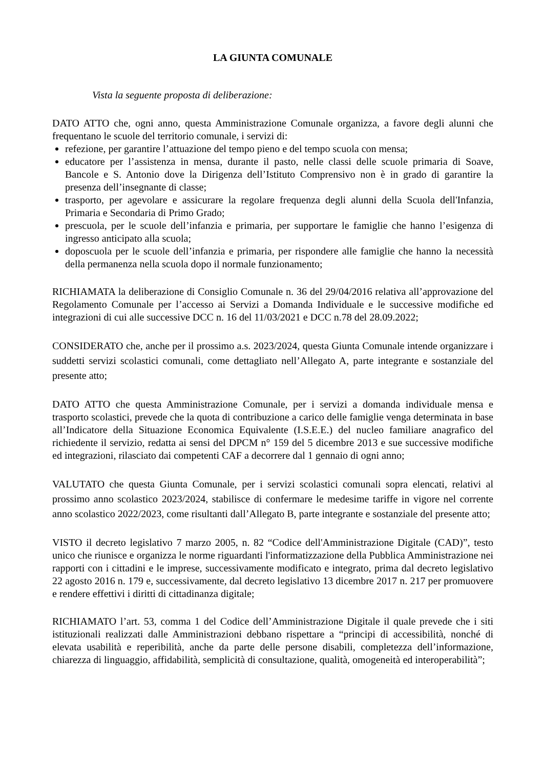LA GIUNTA COMUNALE
Vista la seguente proposta di deliberazione:
DATO ATTO che, ogni anno, questa Amministrazione Comunale organizza, a favore degli alunni che frequentano le scuole del territorio comunale, i servizi di:
refezione, per garantire l’attuazione del tempo pieno e del tempo scuola con mensa;
educatore per l’assistenza in mensa, durante il pasto, nelle classi delle scuole primaria di Soave, Bancole e S. Antonio dove la Dirigenza dell’Istituto Comprensivo non è in grado di garantire la presenza dell’insegnante di classe;
trasporto, per agevolare e assicurare la regolare frequenza degli alunni della Scuola dell'Infanzia, Primaria e Secondaria di Primo Grado;
prescuola, per le scuole dell’infanzia e primaria, per supportare le famiglie che hanno l’esigenza di ingresso anticipato alla scuola;
doposcuola per le scuole dell’infanzia e primaria, per rispondere alle famiglie che hanno la necessità della permanenza nella scuola dopo il normale funzionamento;
RICHIAMATA la deliberazione di Consiglio Comunale n. 36 del 29/04/2016 relativa all’approvazione del Regolamento Comunale per l’accesso ai Servizi a Domanda Individuale e le successive modifiche ed integrazioni di cui alle successive DCC n. 16 del 11/03/2021 e DCC n.78 del 28.09.2022;
CONSIDERATO che, anche per il prossimo a.s. 2023/2024, questa Giunta Comunale intende organizzare i suddetti servizi scolastici comunali, come dettagliato nell’Allegato A, parte integrante e sostanziale del presente atto;
DATO ATTO che questa Amministrazione Comunale, per i servizi a domanda individuale mensa e trasporto scolastici, prevede che la quota di contribuzione a carico delle famiglie venga determinata in base all’Indicatore della Situazione Economica Equivalente (I.S.E.E.) del nucleo familiare anagrafico del richiedente il servizio, redatta ai sensi del DPCM n° 159 del 5 dicembre 2013 e sue successive modifiche ed integrazioni, rilasciato dai competenti CAF a decorrere dal 1 gennaio di ogni anno;
VALUTATO che questa Giunta Comunale, per i servizi scolastici comunali sopra elencati, relativi al prossimo anno scolastico 2023/2024, stabilisce di confermare le medesime tariffe in vigore nel corrente anno scolastico 2022/2023, come risultanti dall’Allegato B, parte integrante e sostanziale del presente atto;
VISTO il decreto legislativo 7 marzo 2005, n. 82 “Codice dell'Amministrazione Digitale (CAD)”, testo unico che riunisce e organizza le norme riguardanti l'informatizzazione della Pubblica Amministrazione nei rapporti con i cittadini e le imprese, successivamente modificato e integrato, prima dal decreto legislativo 22 agosto 2016 n. 179 e, successivamente, dal decreto legislativo 13 dicembre 2017 n. 217 per promuovere e rendere effettivi i diritti di cittadinanza digitale;
RICHIAMATO l’art. 53, comma 1 del Codice dell’Amministrazione Digitale il quale prevede che i siti istituzionali realizzati dalle Amministrazioni debbano rispettare a “principi di accessibilità, nonché di elevata usabilità e reperibilità, anche da parte delle persone disabili, completezza dell’informazione, chiarezza di linguaggio, affidabilità, semplicità di consultazione, qualità, omogeneità ed interoperabilità”;